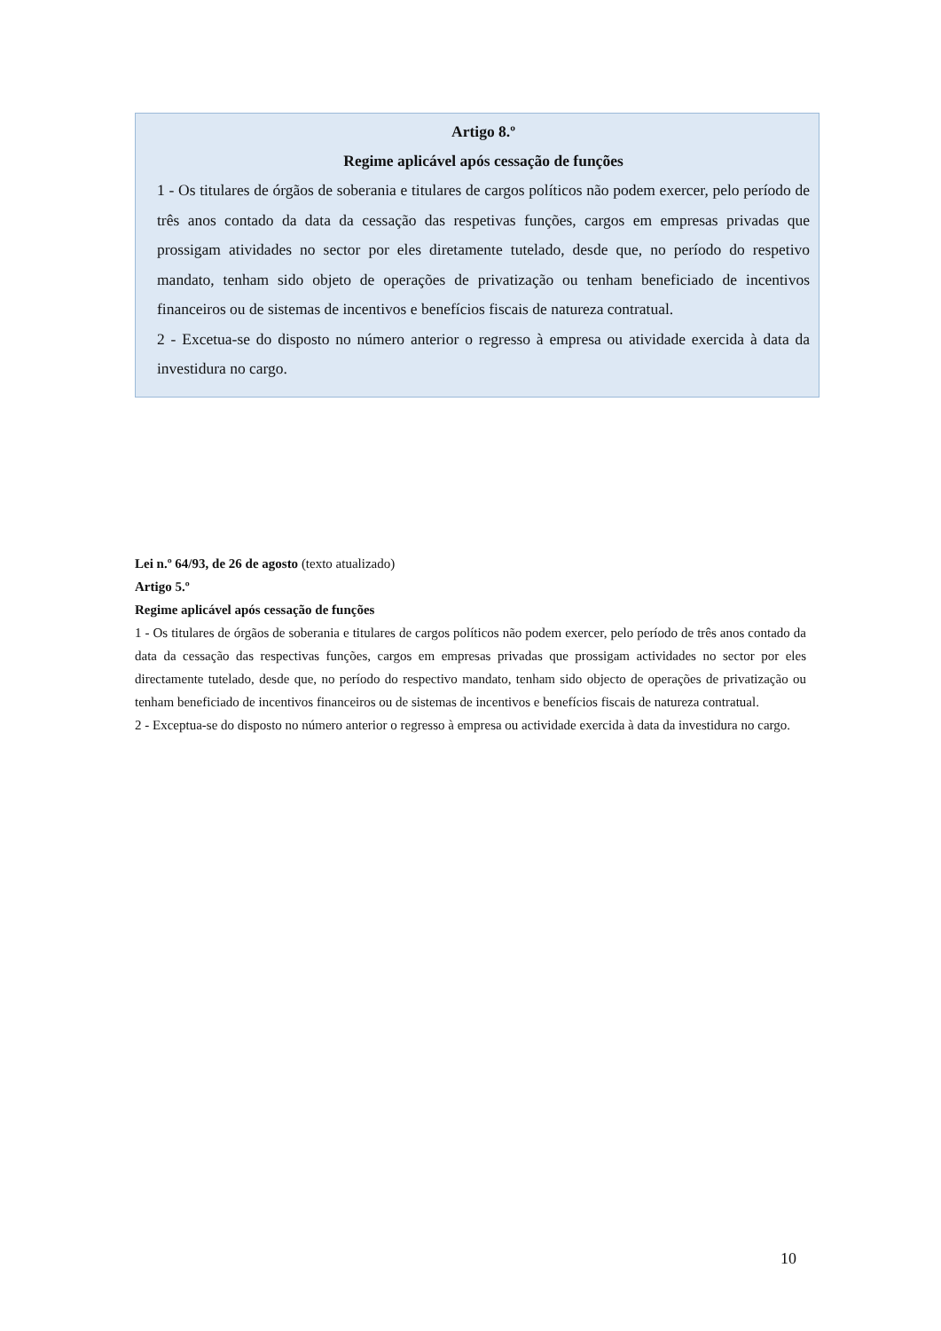Artigo 8.º
Regime aplicável após cessação de funções
1 - Os titulares de órgãos de soberania e titulares de cargos políticos não podem exercer, pelo período de três anos contado da data da cessação das respetivas funções, cargos em empresas privadas que prossigam atividades no sector por eles diretamente tutelado, desde que, no período do respetivo mandato, tenham sido objeto de operações de privatização ou tenham beneficiado de incentivos financeiros ou de sistemas de incentivos e benefícios fiscais de natureza contratual.
2 - Excetua-se do disposto no número anterior o regresso à empresa ou atividade exercida à data da investidura no cargo.
Lei n.º 64/93, de 26 de agosto (texto atualizado)
Artigo 5.º
Regime aplicável após cessação de funções
1 - Os titulares de órgãos de soberania e titulares de cargos políticos não podem exercer, pelo período de três anos contado da data da cessação das respectivas funções, cargos em empresas privadas que prossigam actividades no sector por eles directamente tutelado, desde que, no período do respectivo mandato, tenham sido objecto de operações de privatização ou tenham beneficiado de incentivos financeiros ou de sistemas de incentivos e benefícios fiscais de natureza contratual.
2 - Exceptua-se do disposto no número anterior o regresso à empresa ou actividade exercida à data da investidura no cargo.
10